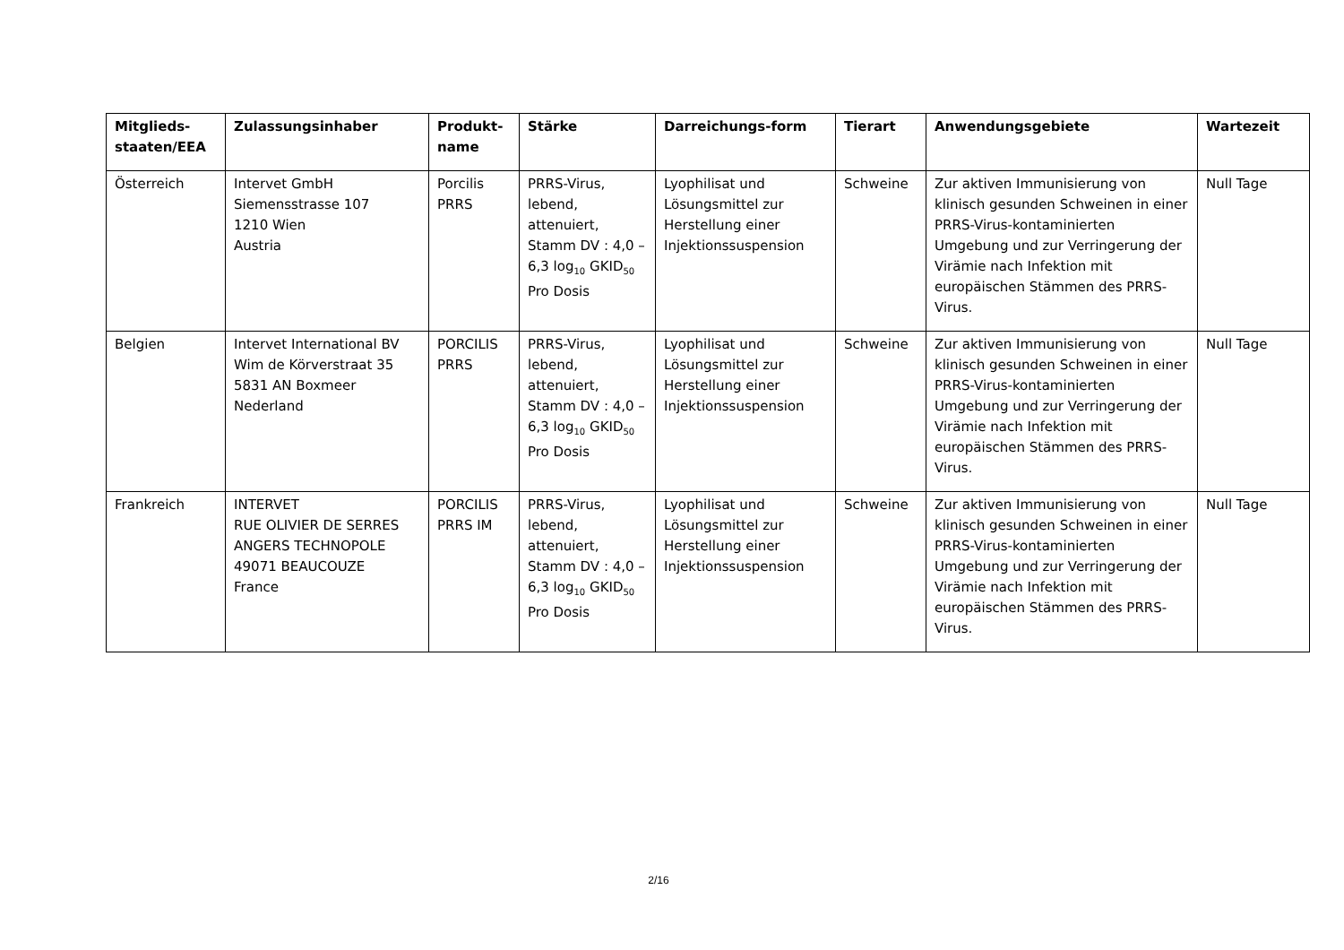| Mitglieds- staaten/EEA | Zulassungsinhaber | Produkt- name | Stärke | Darreichungs-form | Tierart | Anwendungsgebiete | Wartezeit |
| --- | --- | --- | --- | --- | --- | --- | --- |
| Österreich | Intervet GmbH Siemensstrasse 107 1210 Wien Austria | Porcilis PRRS | PRRS-Virus, lebend, attenuiert, Stamm DV : 4,0 – 6,3 log<sub>10</sub> GKID<sub>50</sub> Pro Dosis | Lyophilisat und Lösungsmittel zur Herstellung einer Injektionssuspension | Schweine | Zur aktiven Immunisierung von klinisch gesunden Schweinen in einer PRRS-Virus-kontaminierten Umgebung und zur Verringerung der Virämie nach Infektion mit europäischen Stämmen des PRRS-Virus. | Null Tage |
| Belgien | Intervet International BV Wim de Körverstraat 35 5831 AN Boxmeer Nederland | PORCILIS PRRS | PRRS-Virus, lebend, attenuiert, Stamm DV : 4,0 – 6,3 log<sub>10</sub> GKID<sub>50</sub> Pro Dosis | Lyophilisat und Lösungsmittel zur Herstellung einer Injektionssuspension | Schweine | Zur aktiven Immunisierung von klinisch gesunden Schweinen in einer PRRS-Virus-kontaminierten Umgebung und zur Verringerung der Virämie nach Infektion mit europäischen Stämmen des PRRS-Virus. | Null Tage |
| Frankreich | INTERVET RUE OLIVIER DE SERRES ANGERS TECHNOPOLE 49071 BEAUCOUZE France | PORCILIS PRRS IM | PRRS-Virus, lebend, attenuiert, Stamm DV : 4,0 – 6,3 log<sub>10</sub> GKID<sub>50</sub> Pro Dosis | Lyophilisat und Lösungsmittel zur Herstellung einer Injektionssuspension | Schweine | Zur aktiven Immunisierung von klinisch gesunden Schweinen in einer PRRS-Virus-kontaminierten Umgebung und zur Verringerung der Virämie nach Infektion mit europäischen Stämmen des PRRS-Virus. | Null Tage |
2/16